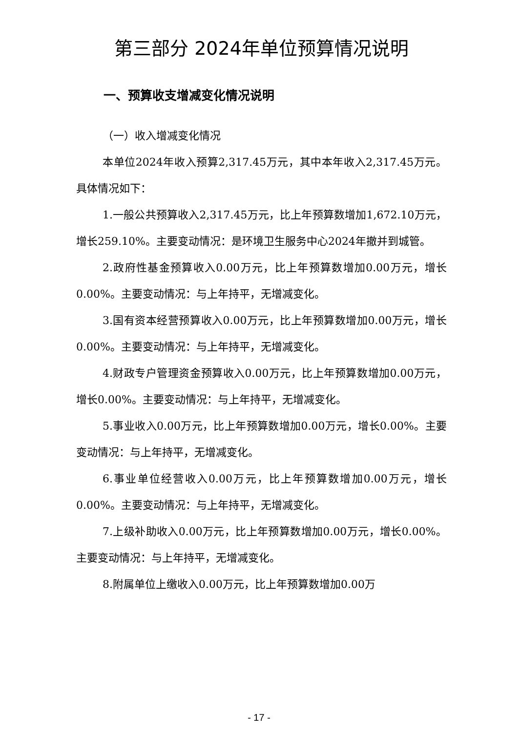第三部分 2024年单位预算情况说明
一、预算收支增减变化情况说明
（一）收入增减变化情况
本单位2024年收入预算2,317.45万元，其中本年收入2,317.45万元。具体情况如下：
1.一般公共预算收入2,317.45万元，比上年预算数增加1,672.10万元，增长259.10%。主要变动情况：是环境卫生服务中心2024年撤并到城管。
2.政府性基金预算收入0.00万元，比上年预算数增加0.00万元，增长0.00%。主要变动情况：与上年持平，无增减变化。
3.国有资本经营预算收入0.00万元，比上年预算数增加0.00万元，增长0.00%。主要变动情况：与上年持平，无增减变化。
4.财政专户管理资金预算收入0.00万元，比上年预算数增加0.00万元，增长0.00%。主要变动情况：与上年持平，无增减变化。
5.事业收入0.00万元，比上年预算数增加0.00万元，增长0.00%。主要变动情况：与上年持平，无增减变化。
6.事业单位经营收入0.00万元，比上年预算数增加0.00万元，增长0.00%。主要变动情况：与上年持平，无增减变化。
7.上级补助收入0.00万元，比上年预算数增加0.00万元，增长0.00%。主要变动情况：与上年持平，无增减变化。
8.附属单位上缴收入0.00万元，比上年预算数增加0.00万
- 17 -